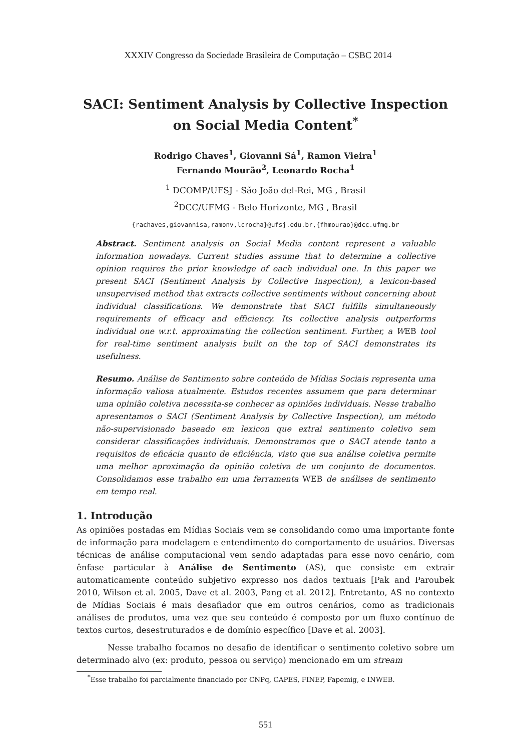XXXIV Congresso da Sociedade Brasileira de Computação – CSBC 2014
SACI: Sentiment Analysis by Collective Inspection on Social Media Content<sup>*</sup>
Rodrigo Chaves<sup>1</sup>, Giovanni Sá<sup>1</sup>, Ramon Vieira<sup>1</sup>
Fernando Mourão<sup>2</sup>, Leonardo Rocha<sup>1</sup>
<sup>1</sup> DCOMP/UFSJ - São João del-Rei, MG , Brasil
<sup>2</sup> DCC/UFMG - Belo Horizonte, MG , Brasil
{rachaves,giovannisa,ramonv,lcrocha}@ufsj.edu.br,{fhmourao}@dcc.ufmg.br
Abstract. Sentiment analysis on Social Media content represent a valuable information nowadays. Current studies assume that to determine a collective opinion requires the prior knowledge of each individual one. In this paper we present SACI (Sentiment Analysis by Collective Inspection), a lexicon-based unsupervised method that extracts collective sentiments without concerning about individual classifications. We demonstrate that SACI fulfills simultaneously requirements of efficacy and efficiency. Its collective analysis outperforms individual one w.r.t. approximating the collection sentiment. Further, a WEB tool for real-time sentiment analysis built on the top of SACI demonstrates its usefulness.
Resumo. Análise de Sentimento sobre conteúdo de Mídias Sociais representa uma informação valiosa atualmente. Estudos recentes assumem que para determinar uma opinião coletiva necessita-se conhecer as opiniões individuais. Nesse trabalho apresentamos o SACI (Sentiment Analysis by Collective Inspection), um método não-supervisionado baseado em lexicon que extrai sentimento coletivo sem considerar classificações individuais. Demonstramos que o SACI atende tanto a requisitos de eficácia quanto de eficiência, visto que sua análise coletiva permite uma melhor aproximação da opinião coletiva de um conjunto de documentos. Consolidamos esse trabalho em uma ferramenta WEB de análises de sentimento em tempo real.
1. Introdução
As opiniões postadas em Mídias Sociais vem se consolidando como uma importante fonte de informação para modelagem e entendimento do comportamento de usuários. Diversas técnicas de análise computacional vem sendo adaptadas para esse novo cenário, com ênfase particular à Análise de Sentimento (AS), que consiste em extrair automaticamente conteúdo subjetivo expresso nos dados textuais [Pak and Paroubek 2010, Wilson et al. 2005, Dave et al. 2003, Pang et al. 2012]. Entretanto, AS no contexto de Mídias Sociais é mais desafiador que em outros cenários, como as tradicionais análises de produtos, uma vez que seu conteúdo é composto por um fluxo contínuo de textos curtos, desestruturados e de domínio específico [Dave et al. 2003].
Nesse trabalho focamos no desafio de identificar o sentimento coletivo sobre um determinado alvo (ex: produto, pessoa ou serviço) mencionado em um stream
<sup>*</sup> Esse trabalho foi parcialmente financiado por CNPq, CAPES, FINEP, Fapemig, e INWEB.
551